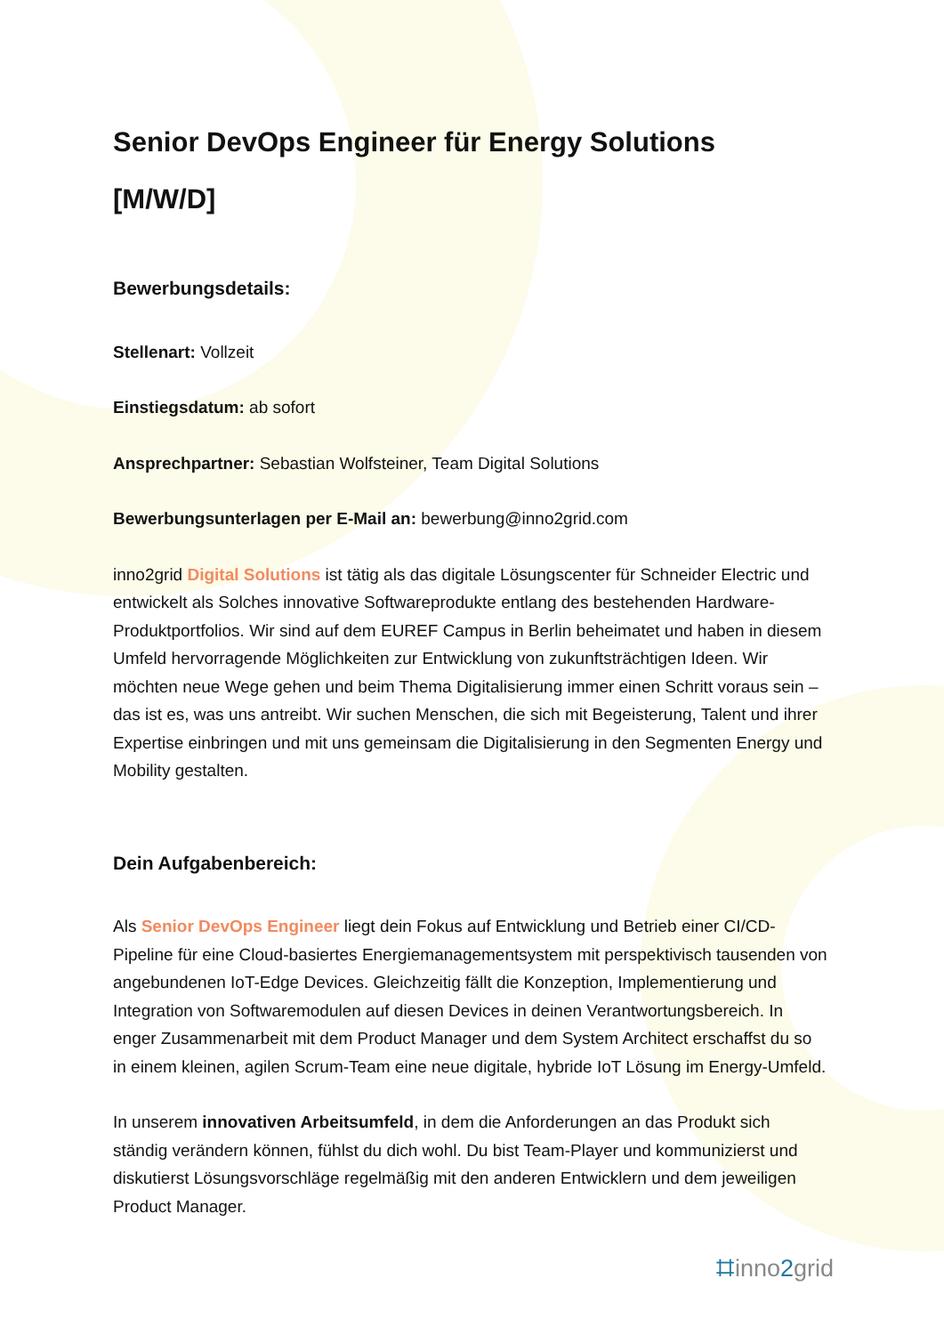Senior DevOps Engineer für Energy Solutions
[M/W/D]
Bewerbungsdetails:
Stellenart: Vollzeit
Einstiegsdatum: ab sofort
Ansprechpartner: Sebastian Wolfsteiner, Team Digital Solutions
Bewerbungsunterlagen per E-Mail an: bewerbung@inno2grid.com
inno2grid Digital Solutions ist tätig als das digitale Lösungscenter für Schneider Electric und entwickelt als Solches innovative Softwareprodukte entlang des bestehenden Hardware-Produktportfolios. Wir sind auf dem EUREF Campus in Berlin beheimatet und haben in diesem Umfeld hervorragende Möglichkeiten zur Entwicklung von zukunftsträchtigen Ideen. Wir möchten neue Wege gehen und beim Thema Digitalisierung immer einen Schritt voraus sein – das ist es, was uns antreibt. Wir suchen Menschen, die sich mit Begeisterung, Talent und ihrer Expertise einbringen und mit uns gemeinsam die Digitalisierung in den Segmenten Energy und Mobility gestalten.
Dein Aufgabenbereich:
Als Senior DevOps Engineer liegt dein Fokus auf Entwicklung und Betrieb einer CI/CD-Pipeline für eine Cloud-basiertes Energiemanagementsystem mit perspektivisch tausenden von angebundenen IoT-Edge Devices. Gleichzeitig fällt die Konzeption, Implementierung und Integration von Softwaremodulen auf diesen Devices in deinen Verantwortungsbereich. In enger Zusammenarbeit mit dem Product Manager und dem System Architect erschaffst du so in einem kleinen, agilen Scrum-Team eine neue digitale, hybride IoT Lösung im Energy-Umfeld.
In unserem innovativen Arbeitsumfeld, in dem die Anforderungen an das Produkt sich ständig verändern können, fühlst du dich wohl. Du bist Team-Player und kommunizierst und diskutierst Lösungsvorschläge regelmäßig mit den anderen Entwicklern und dem jeweiligen Product Manager.
⌗inno2grid